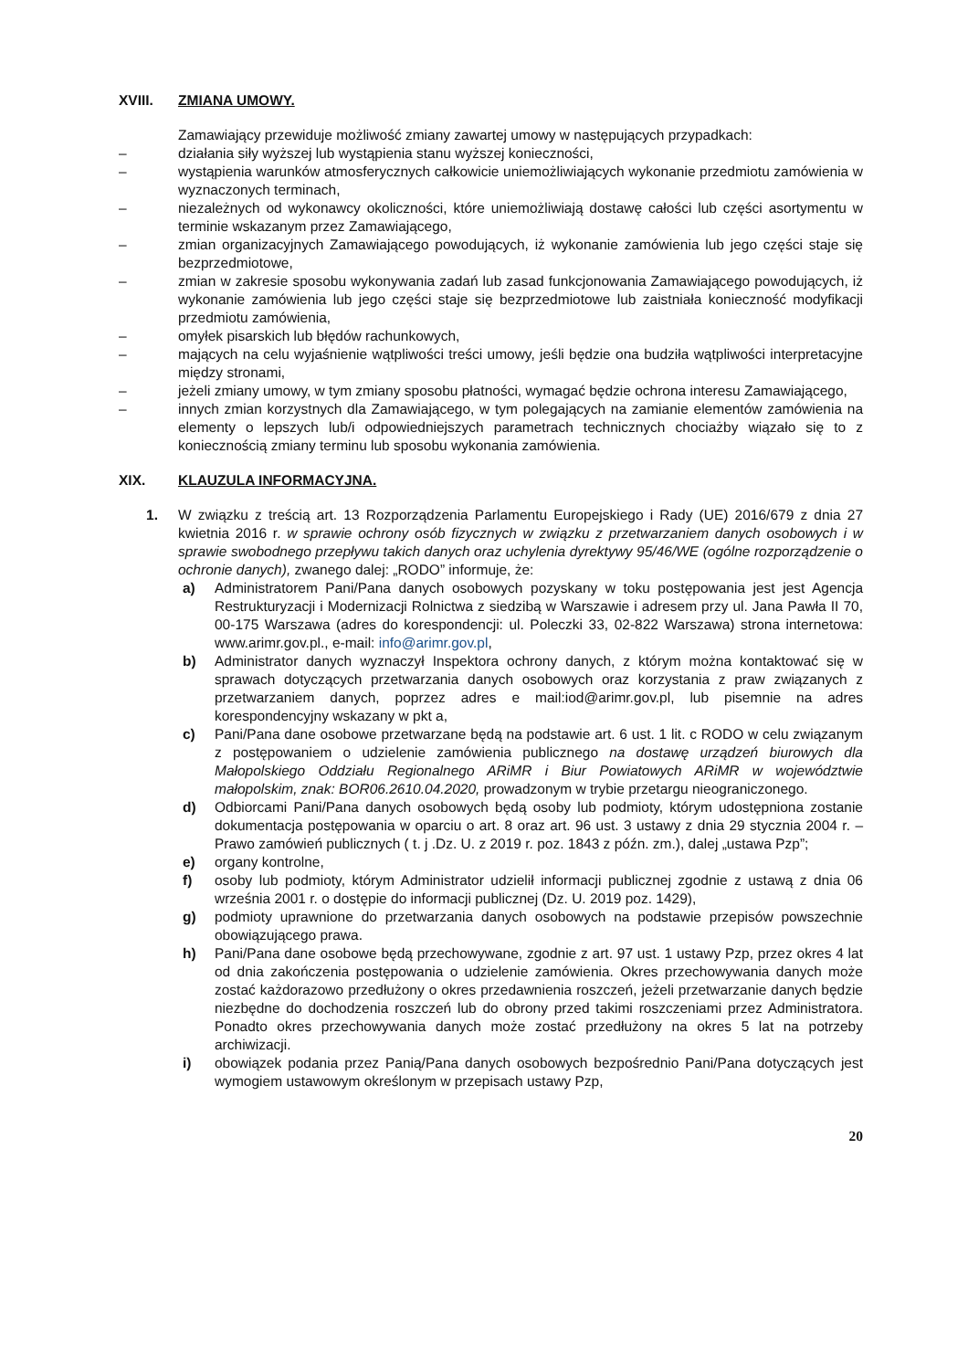XVIII. ZMIANA UMOWY.
Zamawiający przewiduje możliwość zmiany zawartej umowy w następujących przypadkach:
– działania siły wyższej lub wystąpienia stanu wyższej konieczności,
– wystąpienia warunków atmosferycznych całkowicie uniemożliwiających wykonanie przedmiotu zamówienia w wyznaczonych terminach,
– niezależnych od wykonawcy okoliczności, które uniemożliwiają dostawę całości lub części asortymentu w terminie wskazanym przez Zamawiającego,
– zmian organizacyjnych Zamawiającego powodujących, iż wykonanie zamówienia lub jego części staje się bezprzedmiotowe,
– zmian w zakresie sposobu wykonywania zadań lub zasad funkcjonowania Zamawiającego powodujących, iż wykonanie zamówienia lub jego części staje się bezprzedmiotowe lub zaistniała konieczność modyfikacji przedmiotu zamówienia,
– omyłek pisarskich lub błędów rachunkowych,
– mających na celu wyjaśnienie wątpliwości treści umowy, jeśli będzie ona budziła wątpliwości interpretacyjne między stronami,
– jeżeli zmiany umowy, w tym zmiany sposobu płatności, wymagać będzie ochrona interesu Zamawiającego,
– innych zmian korzystnych dla Zamawiającego, w tym polegających na zamianie elementów zamówienia na elementy o lepszych lub/i odpowiedniejszych parametrach technicznych chociażby wiązało się to z koniecznością zmiany terminu lub sposobu wykonania zamówienia.
XIX. KLAUZULA INFORMACYJNA.
1. W związku z treścią art. 13 Rozporządzenia Parlamentu Europejskiego i Rady (UE) 2016/679 z dnia 27 kwietnia 2016 r. w sprawie ochrony osób fizycznych w związku z przetwarzaniem danych osobowych i w sprawie swobodnego przepływu takich danych oraz uchylenia dyrektywy 95/46/WE (ogólne rozporządzenie o ochronie danych), zwanego dalej: „RODO” informuje, że:
a) Administratorem Pani/Pana danych osobowych pozyskany w toku postępowania jest jest Agencja Restrukturyzacji i Modernizacji Rolnictwa z siedzibą w Warszawie i adresem przy ul. Jana Pawła II 70, 00-175 Warszawa (adres do korespondencji: ul. Poleczki 33, 02-822 Warszawa) strona internetowa: www.arimr.gov.pl., e-mail: info@arimr.gov.pl,
b) Administrator danych wyznaczył Inspektora ochrony danych, z którym można kontaktować się w sprawach dotyczących przetwarzania danych osobowych oraz korzystania z praw związanych z przetwarzaniem danych, poprzez adres e mail:iod@arimr.gov.pl, lub pisemnie na adres korespondencyjny wskazany w pkt a,
c) Pani/Pana dane osobowe przetwarzane będą na podstawie art. 6 ust. 1 lit. c RODO w celu związanym z postępowaniem o udzielenie zamówienia publicznego na dostawę urządzeń biurowych dla Małopolskiego Oddziału Regionalnego ARiMR i Biur Powiatowych ARiMR w województwie małopolskim, znak: BOR06.2610.04.2020, prowadzonym w trybie przetargu nieograniczonego.
d) Odbiorcami Pani/Pana danych osobowych będą osoby lub podmioty, którym udostępniona zostanie dokumentacja postępowania w oparciu o art. 8 oraz art. 96 ust. 3 ustawy z dnia 29 stycznia 2004 r. – Prawo zamówień publicznych ( t. j .Dz. U. z 2019 r. poz. 1843 z późn. zm.), dalej „ustawa Pzp”;
e) organy kontrolne,
f) osoby lub podmioty, którym Administrator udzielił informacji publicznej zgodnie z ustawą z dnia 06 września 2001 r. o dostępie do informacji publicznej (Dz. U. 2019 poz. 1429),
g) podmioty uprawnione do przetwarzania danych osobowych na podstawie przepisów powszechnie obowiązującego prawa.
h) Pani/Pana dane osobowe będą przechowywane, zgodnie z art. 97 ust. 1 ustawy Pzp, przez okres 4 lat od dnia zakończenia postępowania o udzielenie zamówienia. Okres przechowywania danych może zostać każdorazowo przedłużony o okres przedawnienia roszczeń, jeżeli przetwarzanie danych będzie niezbędne do dochodzenia roszczeń lub do obrony przed takimi roszczeniami przez Administratora. Ponadto okres przechowywania danych może zostać przedłużony na okres 5 lat na potrzeby archiwizacji.
i) obowiązek podania przez Panią/Pana danych osobowych bezpośrednio Pani/Pana dotyczących jest wymogiem ustawowym określonym w przepisach ustawy Pzp,
20